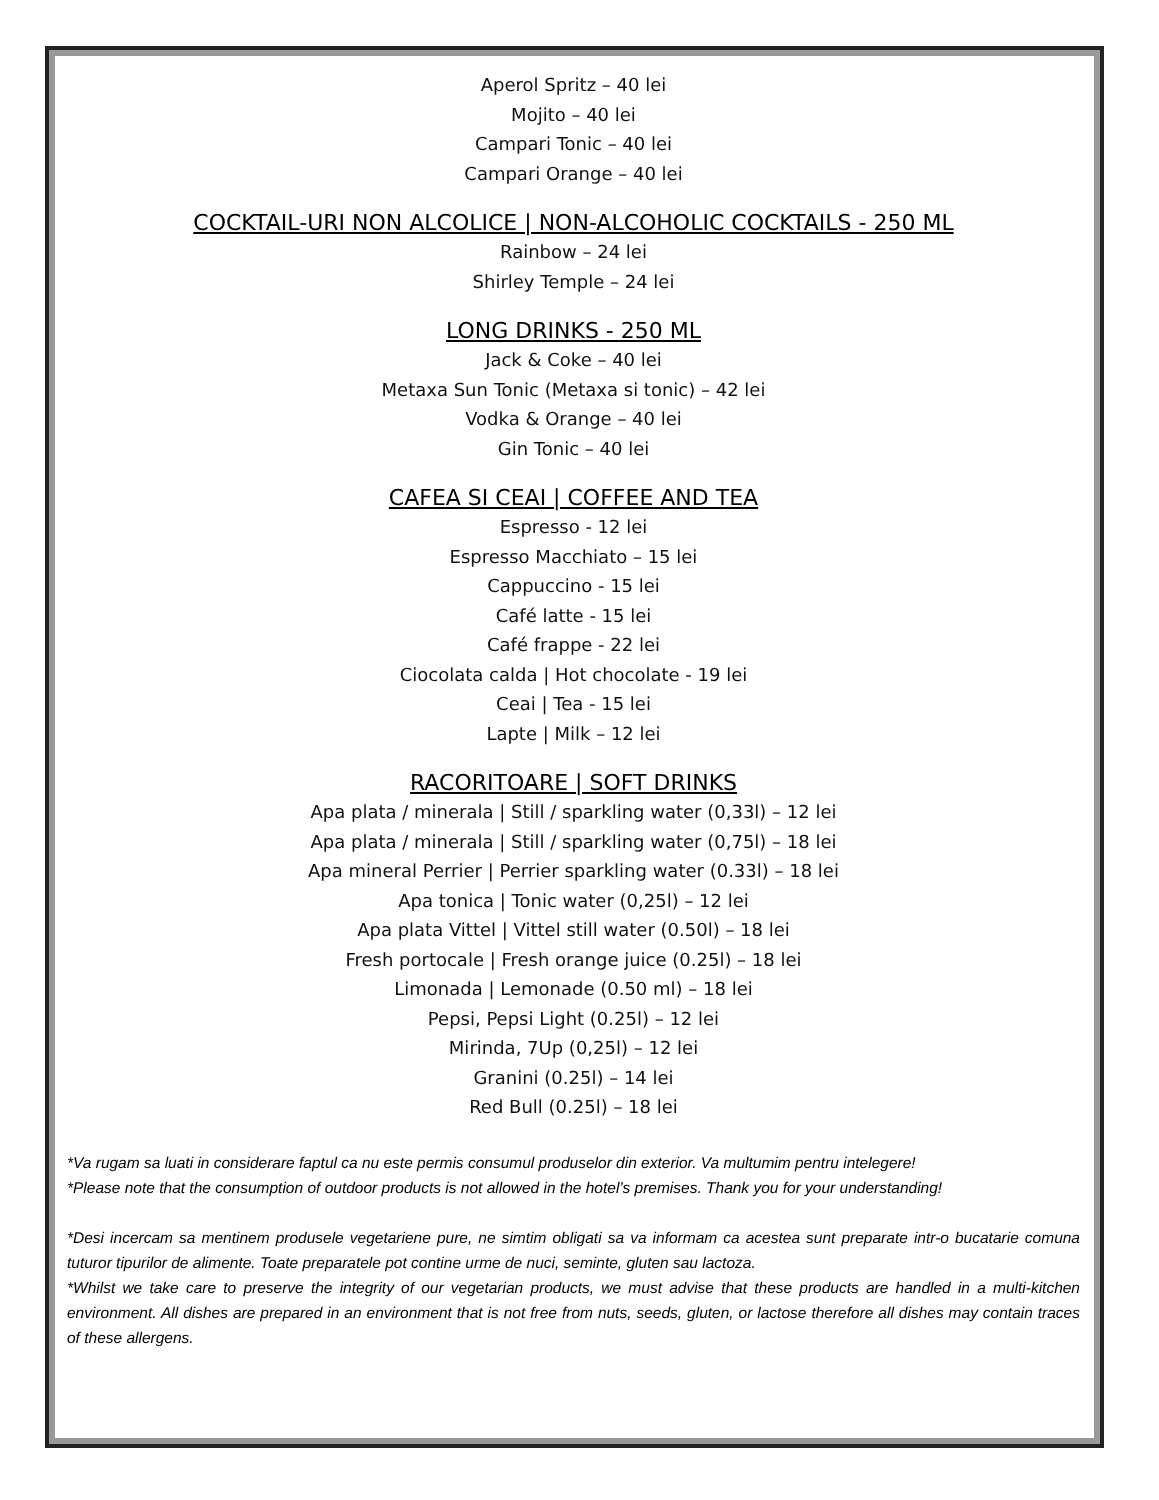Aperol Spritz – 40 lei
Mojito – 40 lei
Campari Tonic – 40 lei
Campari Orange – 40 lei
COCKTAIL-URI NON ALCOLICE | NON-ALCOHOLIC COCKTAILS - 250 ML
Rainbow – 24 lei
Shirley Temple – 24 lei
LONG DRINKS - 250 ML
Jack & Coke – 40 lei
Metaxa Sun Tonic (Metaxa si tonic) – 42 lei
Vodka & Orange – 40 lei
Gin Tonic – 40 lei
CAFEA SI CEAI | COFFEE AND TEA
Espresso - 12 lei
Espresso Macchiato – 15 lei
Cappuccino - 15 lei
Café latte - 15 lei
Café frappe - 22 lei
Ciocolata calda | Hot chocolate - 19 lei
Ceai | Tea - 15 lei
Lapte | Milk – 12 lei
RACORITOARE | SOFT DRINKS
Apa plata / minerala | Still / sparkling water (0,33l) – 12 lei
Apa plata / minerala | Still / sparkling water (0,75l) – 18 lei
Apa mineral Perrier | Perrier sparkling water (0.33l) – 18 lei
Apa tonica | Tonic water (0,25l) – 12 lei
Apa plata Vittel | Vittel still water (0.50l) – 18 lei
Fresh portocale | Fresh orange juice (0.25l) – 18 lei
Limonada | Lemonade (0.50 ml) – 18 lei
Pepsi, Pepsi Light (0.25l) – 12 lei
Mirinda, 7Up (0,25l) – 12 lei
Granini (0.25l) – 14 lei
Red Bull (0.25l) – 18 lei
*Va rugam sa luati in considerare faptul ca nu este permis consumul produselor din exterior. Va multumim pentru intelegere!
*Please note that the consumption of outdoor products is not allowed in the hotel’s premises. Thank you for your understanding!
*Desi incercam sa mentinem produsele vegetariene pure, ne simtim obligati sa va informam ca acestea sunt preparate intr-o bucatarie comuna tuturor tipurilor de alimente. Toate preparatele pot contine urme de nuci, seminte, gluten sau lactoza.
*Whilst we take care to preserve the integrity of our vegetarian products, we must advise that these products are handled in a multi-kitchen environment. All dishes are prepared in an environment that is not free from nuts, seeds, gluten, or lactose therefore all dishes may contain traces of these allergens.